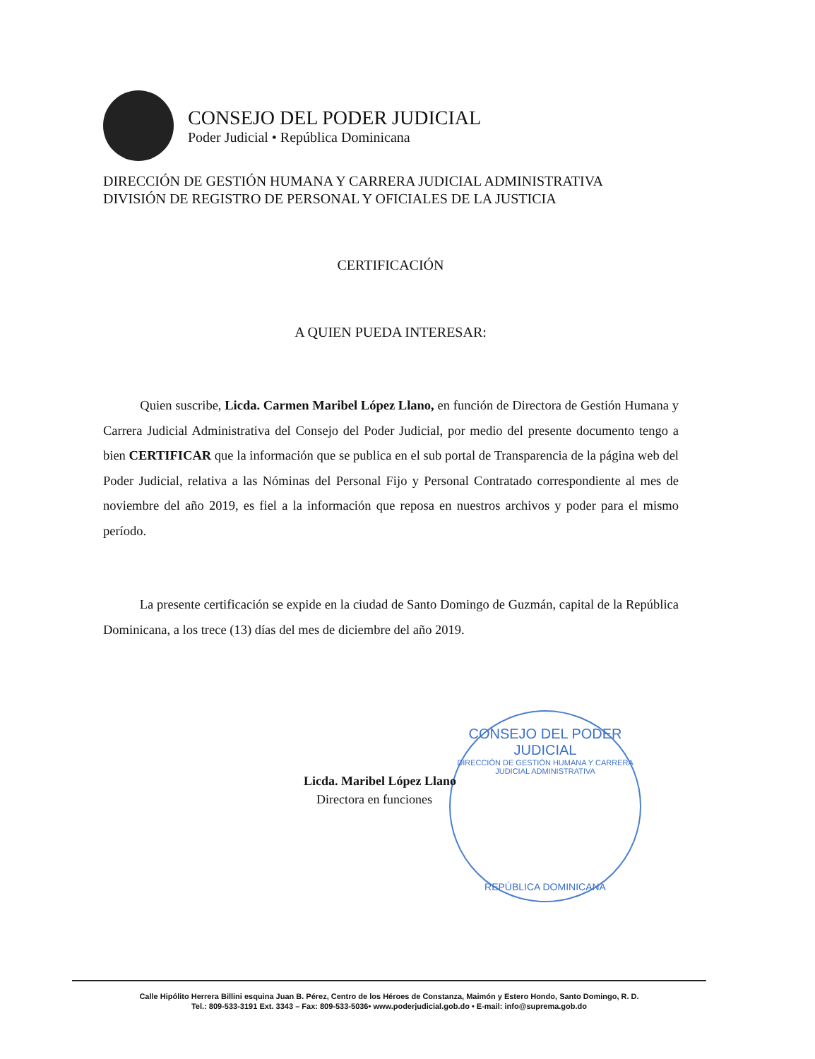CONSEJO DEL PODER JUDICIAL
Poder Judicial • República Dominicana
DIRECCIÓN DE GESTIÓN HUMANA Y CARRERA JUDICIAL ADMINISTRATIVA
DIVISIÓN DE REGISTRO DE PERSONAL Y OFICIALES DE LA JUSTICIA
CERTIFICACIÓN
A QUIEN PUEDA INTERESAR:
Quien suscribe, Licda. Carmen Maribel López Llano, en función de Directora de Gestión Humana y Carrera Judicial Administrativa del Consejo del Poder Judicial, por medio del presente documento tengo a bien CERTIFICAR que la información que se publica en el sub portal de Transparencia de la página web del Poder Judicial, relativa a las Nóminas del Personal Fijo y Personal Contratado correspondiente al mes de noviembre del año 2019, es fiel a la información que reposa en nuestros archivos y poder para el mismo período.
La presente certificación se expide en la ciudad de Santo Domingo de Guzmán, capital de la República Dominicana, a los trece (13) días del mes de diciembre del año 2019.
CONSEJO DEL PODER JUDICIAL
DIRECCIÓN DE GESTIÓN HUMANA Y CARRERA JUDICIAL ADMINISTRATIVA
REPÚBLICA DOMINICANA
Licda. Maribel López Llano
Directora en funciones
Calle Hipólito Herrera Billini esquina Juan B. Pérez, Centro de los Héroes de Constanza, Maimón y Estero Hondo, Santo Domingo, R. D.
Tel.: 809-533-3191 Ext. 3343 – Fax: 809-533-5036• www.poderjudicial.gob.do • E-mail: info@suprema.gob.do